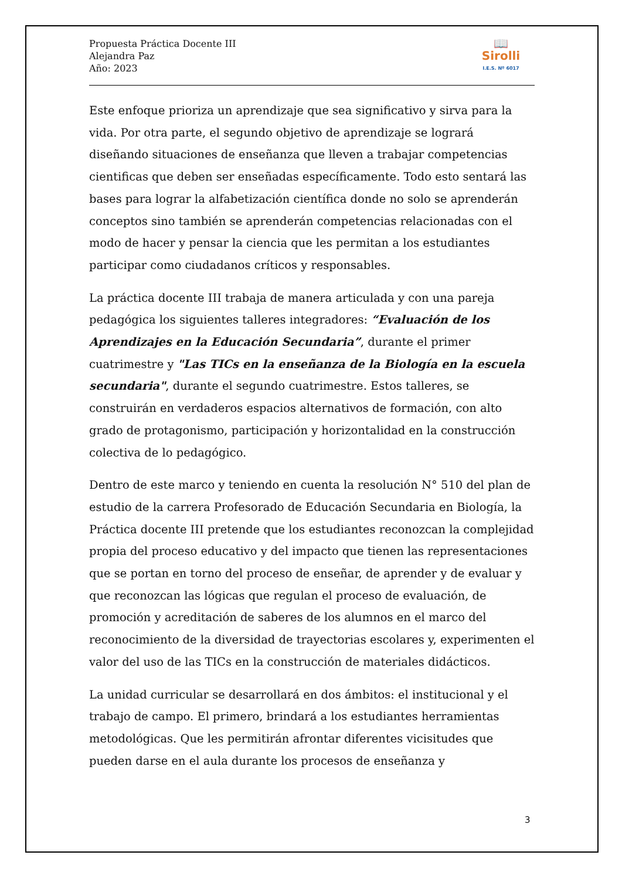Propuesta Práctica Docente III
Alejandra Paz
Año: 2023
📖
Sirolli
I.E.S. Nº 6017
Este enfoque prioriza un aprendizaje que sea significativo y sirva para la vida. Por otra parte, el segundo objetivo de aprendizaje se logrará diseñando situaciones de enseñanza que lleven a trabajar competencias cientificas que deben ser enseñadas específicamente. Todo esto sentará las bases para lograr la alfabetización científica donde no solo se aprenderán conceptos sino también se aprenderán competencias relacionadas con el modo de hacer y pensar la ciencia que les permitan a los estudiantes participar como ciudadanos críticos y responsables.
La práctica docente III trabaja de manera articulada y con una pareja pedagógica los siguientes talleres integradores: “Evaluación de los Aprendizajes en la Educación Secundaria”, durante el primer cuatrimestre y "Las TICs en la enseñanza de la Biología en la escuela secundaria", durante el segundo cuatrimestre. Estos talleres, se construirán en verdaderos espacios alternativos de formación, con alto grado de protagonismo, participación y horizontalidad en la construcción colectiva de lo pedagógico.
Dentro de este marco y teniendo en cuenta la resolución N° 510 del plan de estudio de la carrera Profesorado de Educación Secundaria en Biología, la Práctica docente III pretende que los estudiantes reconozcan la complejidad propia del proceso educativo y del impacto que tienen las representaciones que se portan en torno del proceso de enseñar, de aprender y de evaluar y que reconozcan las lógicas que regulan el proceso de evaluación, de promoción y acreditación de saberes de los alumnos en el marco del reconocimiento de la diversidad de trayectorias escolares y, experimenten el valor del uso de las TICs en la construcción de materiales didácticos.
La unidad curricular se desarrollará en dos ámbitos: el institucional y el trabajo de campo. El primero, brindará a los estudiantes herramientas metodológicas. Que les permitirán afrontar diferentes vicisitudes que pueden darse en el aula durante los procesos de enseñanza y
3